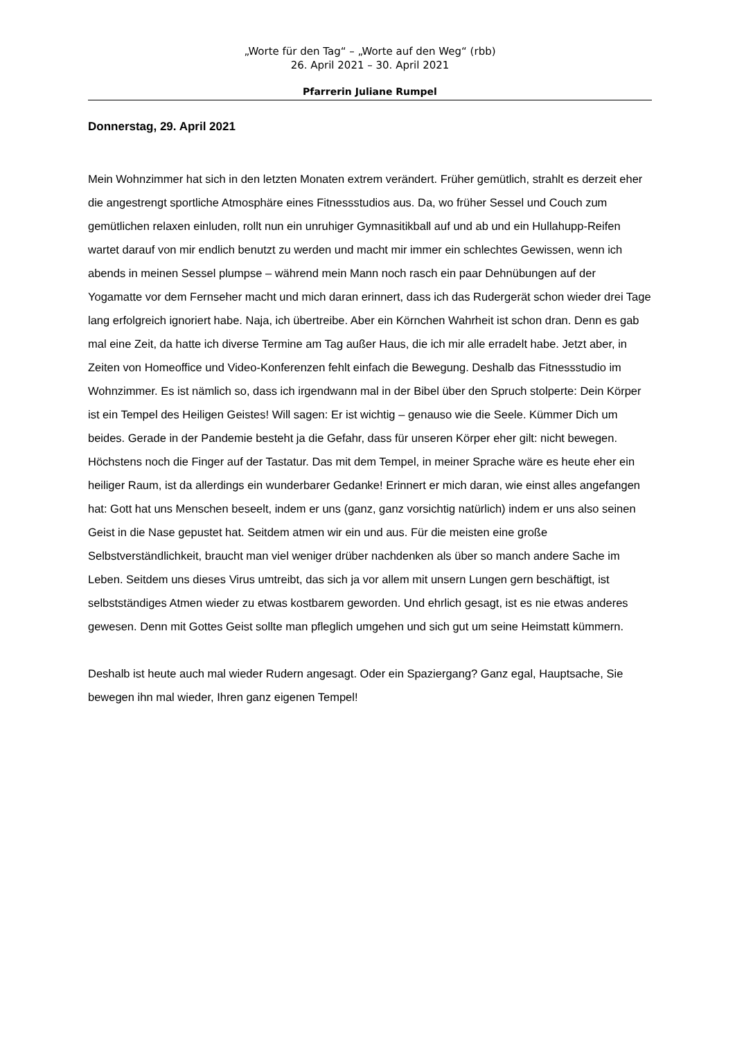„Worte für den Tag“ – „Worte auf den Weg“ (rbb)
26. April 2021 – 30. April 2021
Pfarrerin Juliane Rumpel
Donnerstag, 29. April 2021
Mein Wohnzimmer hat sich in den letzten Monaten extrem verändert. Früher gemütlich, strahlt es derzeit eher die angestrengt sportliche Atmosphäre eines Fitnessstudios aus. Da, wo früher Sessel und Couch zum gemütlichen relaxen einluden, rollt nun ein unruhiger Gymnasitikball auf und ab und ein Hullahupp-Reifen wartet darauf von mir endlich benutzt zu werden und macht mir immer ein schlechtes Gewissen, wenn ich abends in meinen Sessel plumpse – während mein Mann noch rasch ein paar Dehnübungen auf der Yogamatte vor dem Fernseher macht und mich daran erinnert, dass ich das Rudergerät schon wieder drei Tage lang erfolgreich ignoriert habe. Naja, ich übertreibe. Aber ein Körnchen Wahrheit ist schon dran. Denn es gab mal eine Zeit, da hatte ich diverse Termine am Tag außer Haus, die ich mir alle erradelt habe. Jetzt aber, in Zeiten von Homeoffice und Video-Konferenzen fehlt einfach die Bewegung. Deshalb das Fitnessstudio im Wohnzimmer. Es ist nämlich so, dass ich irgendwann mal in der Bibel über den Spruch stolperte: Dein Körper ist ein Tempel des Heiligen Geistes! Will sagen: Er ist wichtig – genauso wie die Seele. Kümmer Dich um beides. Gerade in der Pandemie besteht ja die Gefahr, dass für unseren Körper eher gilt: nicht bewegen. Höchstens noch die Finger auf der Tastatur. Das mit dem Tempel, in meiner Sprache wäre es heute eher ein heiliger Raum, ist da allerdings ein wunderbarer Gedanke! Erinnert er mich daran, wie einst alles angefangen hat: Gott hat uns Menschen beseelt, indem er uns (ganz, ganz vorsichtig natürlich) indem er uns also seinen Geist in die Nase gepustet hat. Seitdem atmen wir ein und aus. Für die meisten eine große Selbstverständlichkeit, braucht man viel weniger drüber nachdenken als über so manch andere Sache im Leben. Seitdem uns dieses Virus umtreibt, das sich ja vor allem mit unsern Lungen gern beschäftigt, ist selbstständiges Atmen wieder zu etwas kostbarem geworden. Und ehrlich gesagt, ist es nie etwas anderes gewesen. Denn mit Gottes Geist sollte man pfleglich umgehen und sich gut um seine Heimstatt kümmern.
Deshalb ist heute auch mal wieder Rudern angesagt. Oder ein Spaziergang? Ganz egal, Hauptsache, Sie bewegen ihn mal wieder, Ihren ganz eigenen Tempel!